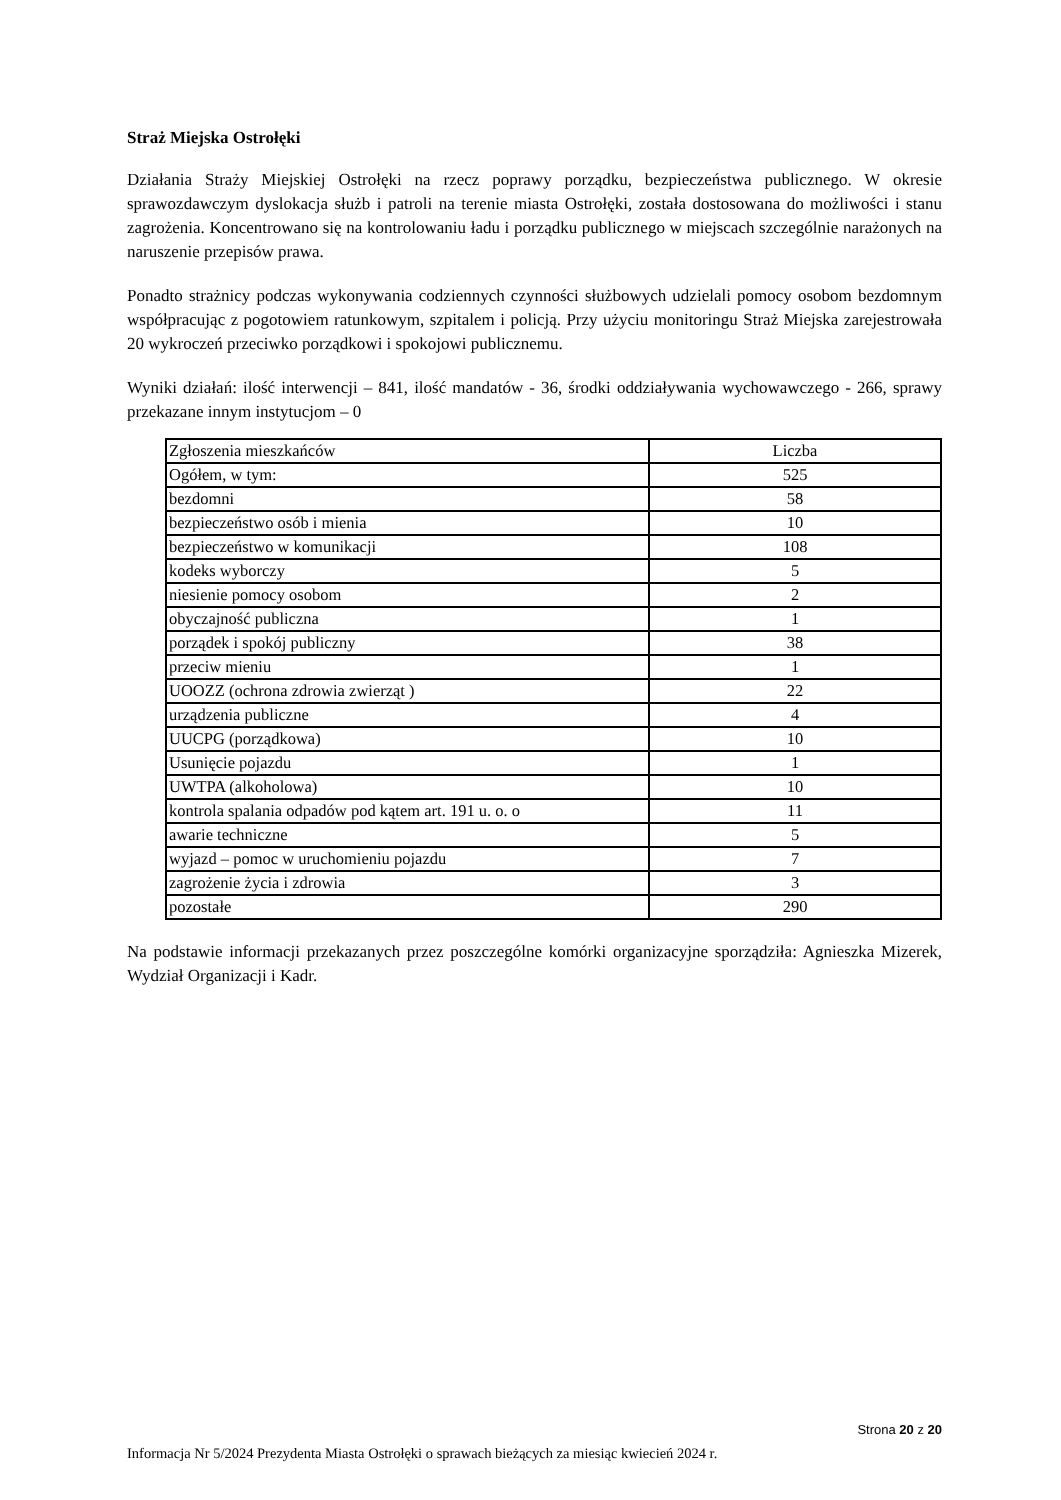Straż Miejska Ostrołęki
Działania Straży Miejskiej Ostrołęki na rzecz poprawy porządku, bezpieczeństwa publicznego. W okresie sprawozdawczym dyslokacja służb i patroli na terenie miasta Ostrołęki, została dostosowana do możliwości i stanu zagrożenia. Koncentrowano się na kontrolowaniu ładu i porządku publicznego w miejscach szczególnie narażonych na naruszenie przepisów prawa.
Ponadto strażnicy podczas wykonywania codziennych czynności służbowych udzielali pomocy osobom bezdomnym współpracując z pogotowiem ratunkowym, szpitalem i policją. Przy użyciu monitoringu Straż Miejska zarejestrowała 20 wykroczeń przeciwko porządkowi i spokojowi publicznemu.
Wyniki działań: ilość interwencji – 841, ilość mandatów - 36, środki oddziaływania wychowawczego - 266, sprawy przekazane innym instytucjom – 0
| Zgłoszenia mieszkańców | Liczba |
| Ogółem, w tym: | 525 |
| bezdomni | 58 |
| bezpieczeństwo osób i mienia | 10 |
| bezpieczeństwo w komunikacji | 108 |
| kodeks wyborczy | 5 |
| niesienie pomocy osobom | 2 |
| obyczajność publiczna | 1 |
| porządek i spokój publiczny | 38 |
| przeciw mieniu | 1 |
| UOOZZ (ochrona zdrowia zwierząt ) | 22 |
| urządzenia publiczne | 4 |
| UUCPG (porządkowa) | 10 |
| Usunięcie pojazdu | 1 |
| UWTPA (alkoholowa) | 10 |
| kontrola spalania odpadów pod kątem art. 191 u. o. o | 11 |
| awarie techniczne | 5 |
| wyjazd – pomoc w uruchomieniu pojazdu | 7 |
| zagrożenie życia i zdrowia | 3 |
| pozostałe | 290 |
Na podstawie informacji przekazanych przez poszczególne komórki organizacyjne sporządziła: Agnieszka Mizerek, Wydział Organizacji i Kadr.
Strona 20 z 20
Informacja Nr 5/2024 Prezydenta Miasta Ostrołęki o sprawach bieżących za miesiąc kwiecień 2024 r.